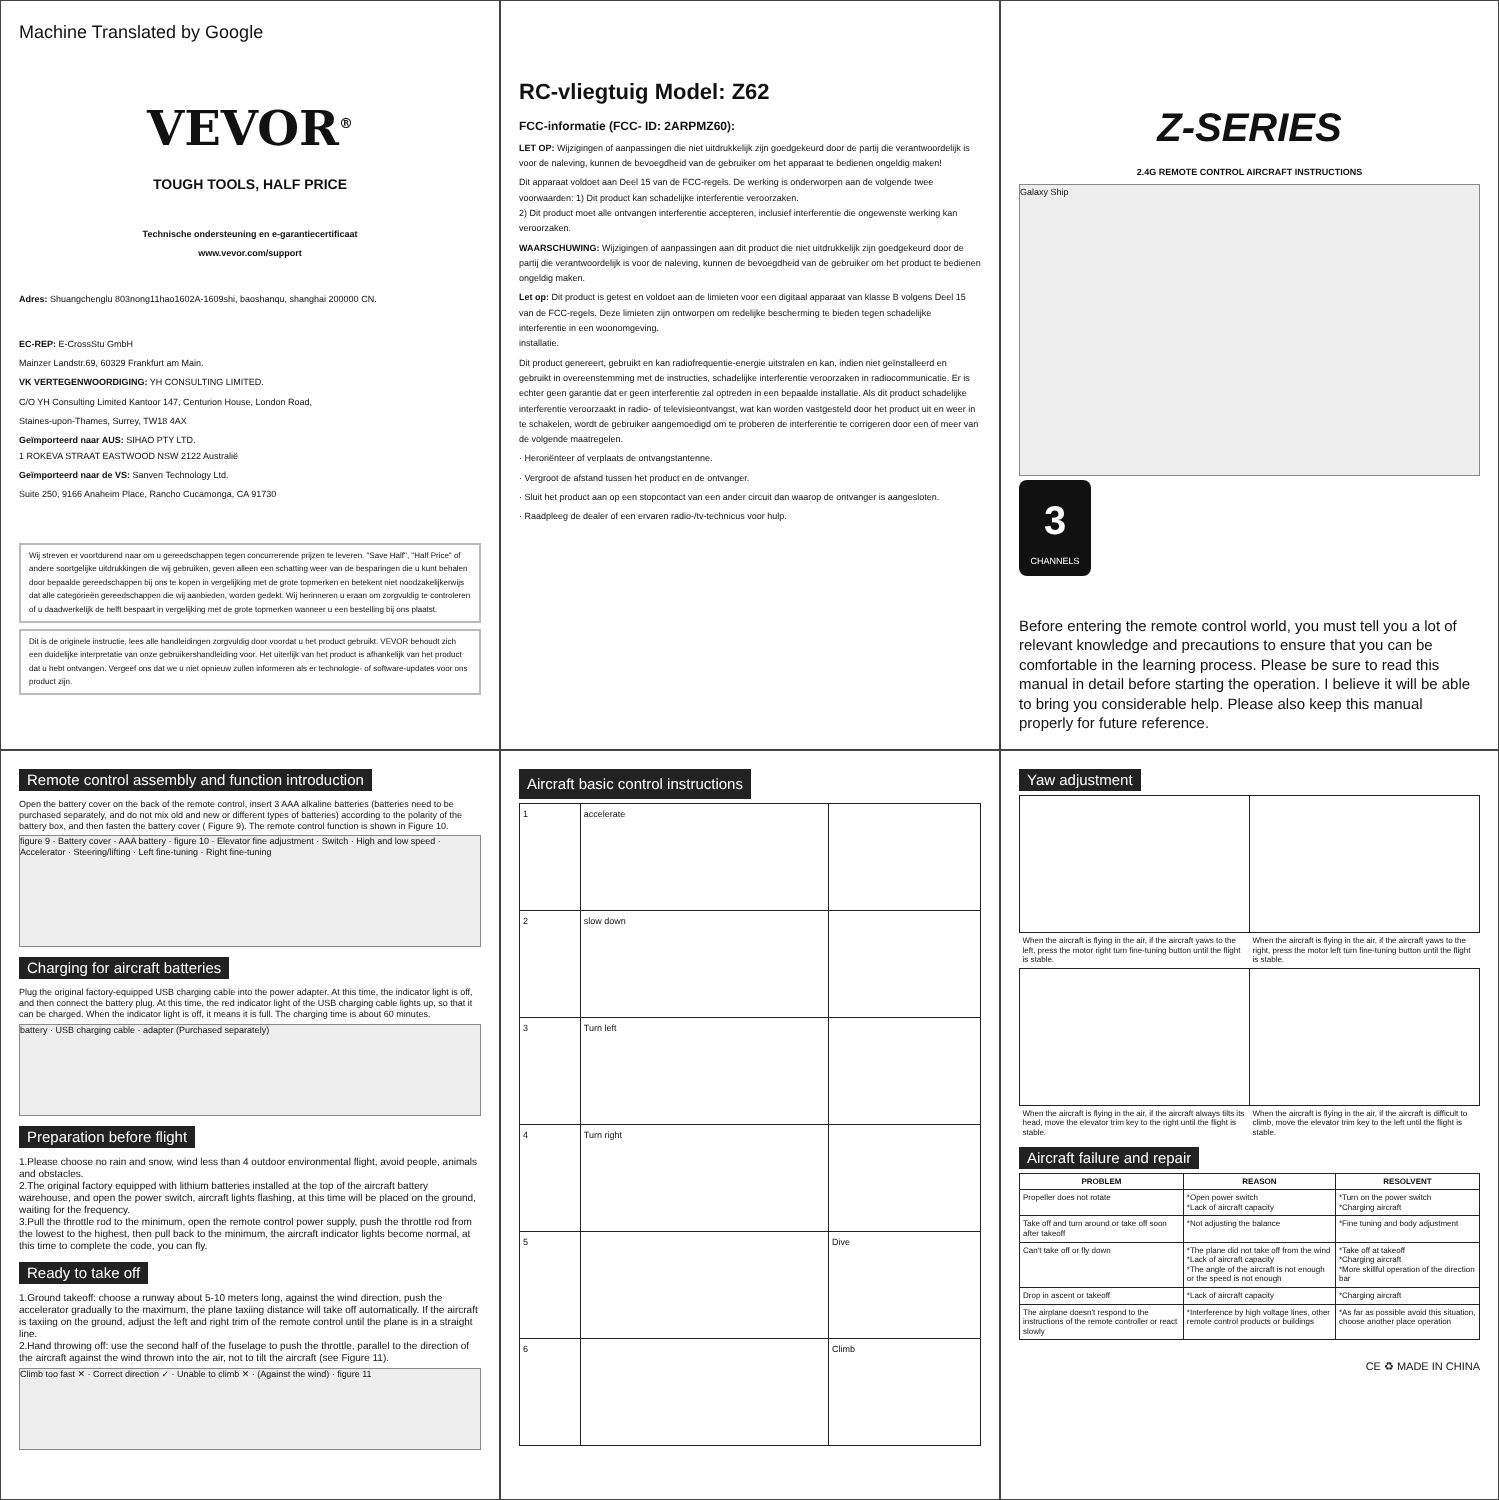Machine Translated by Google
VEVOR<sup>®</sup>
TOUGH TOOLS, HALF PRICE
Technische ondersteuning en e-garantiecertificaat
www.vevor.com/support
Adres: Shuangchenglu 803nong11hao1602A-1609shi, baoshanqu, shanghai 200000 CN.
EC-REP: E-CrossStu GmbH
Mainzer Landstr.69, 60329 Frankfurt am Main.
VK VERTEGENWOORDIGING: YH CONSULTING LIMITED.
C/O YH Consulting Limited Kantoor 147, Centurion House, London Road,
Staines-upon-Thames, Surrey, TW18 4AX
Geïmporteerd naar AUS: SIHAO PTY LTD.
1 ROKEVA STRAAT EASTWOOD NSW 2122 Australië
Geïmporteerd naar de VS: Sanven Technology Ltd.
Suite 250, 9166 Anaheim Place, Rancho Cucamonga, CA 91730
Wij streven er voortdurend naar om u gereedschappen tegen concurrerende prijzen te leveren. "Save Half", "Half Price" of andere soortgelijke uitdrukkingen die wij gebruiken, geven alleen een schatting weer van de besparingen die u kunt behalen door bepaalde gereedschappen bij ons te kopen in vergelijking met de grote topmerken en betekent niet noodzakelijkerwijs dat alle categorieën gereedschappen die wij aanbieden, worden gedekt. Wij herinneren u eraan om zorgvuldig te controleren of u daadwerkelijk de helft bespaart in vergelijking met de grote topmerken wanneer u een bestelling bij ons plaatst.
Dit is de originele instructie, lees alle handleidingen zorgvuldig door voordat u het product gebruikt. VEVOR behoudt zich een duidelijke interpretatie van onze gebruikershandleiding voor. Het uiterlijk van het product is afhankelijk van het product dat u hebt ontvangen. Vergeef ons dat we u niet opnieuw zullen informeren als er technologie- of software-updates voor ons product zijn.
RC-vliegtuig Model: Z62
FCC-informatie (FCC- ID: 2ARPMZ60):
LET OP: Wijzigingen of aanpassingen die niet uitdrukkelijk zijn goedgekeurd door de partij die verantwoordelijk is voor de naleving, kunnen de bevoegdheid van de gebruiker om het apparaat te bedienen ongeldig maken!
Dit apparaat voldoet aan Deel 15 van de FCC-regels. De werking is onderworpen aan de volgende twee voorwaarden: 1) Dit product kan schadelijke interferentie veroorzaken.
2) Dit product moet alle ontvangen interferentie accepteren, inclusief interferentie die ongewenste werking kan veroorzaken.
WAARSCHUWING: Wijzigingen of aanpassingen aan dit product die niet uitdrukkelijk zijn goedgekeurd door de partij die verantwoordelijk is voor de naleving, kunnen de bevoegdheid van de gebruiker om het product te bedienen ongeldig maken.
Let op: Dit product is getest en voldoet aan de limieten voor een digitaal apparaat van klasse B volgens Deel 15 van de FCC-regels. Deze limieten zijn ontworpen om redelijke bescherming te bieden tegen schadelijke interferentie in een woonomgeving.
installatie.
Dit product genereert, gebruikt en kan radiofrequentie-energie uitstralen en kan, indien niet geïnstalleerd en gebruikt in overeenstemming met de instructies, schadelijke interferentie veroorzaken in radiocommunicatie. Er is echter geen garantie dat er geen interferentie zal optreden in een bepaalde installatie. Als dit product schadelijke interferentie veroorzaakt in radio- of televisieontvangst, wat kan worden vastgesteld door het product uit en weer in te schakelen, wordt de gebruiker aangemoedigd om te proberen de interferentie te corrigeren door een of meer van de volgende maatregelen.
· Heroriënteer of verplaats de ontvangstantenne.
· Vergroot de afstand tussen het product en de ontvanger.
· Sluit het product aan op een stopcontact van een ander circuit dan waarop de ontvanger is aangesloten.
· Raadpleeg de dealer of een ervaren radio-/tv-technicus voor hulp.
Z-SERIES
2.4G REMOTE CONTROL AIRCRAFT INSTRUCTIONS
Galaxy Ship
3
CHANNELS
Before entering the remote control world, you must tell you a lot of relevant knowledge and precautions to ensure that you can be comfortable in the learning process. Please be sure to read this manual in detail before starting the operation. I believe it will be able to bring you considerable help. Please also keep this manual properly for future reference.
Remote control assembly and function introduction
Open the battery cover on the back of the remote control, insert 3 AAA alkaline batteries (batteries need to be purchased separately, and do not mix old and new or different types of batteries) according to the polarity of the battery box, and then fasten the battery cover ( Figure 9). The remote control function is shown in Figure 10.
figure 9 · Battery cover · AAA battery · figure 10 · Elevator fine adjustment · Switch · High and low speed · Accelerator · Steering/lifting · Left fine-tuning · Right fine-tuning
Charging for aircraft batteries
Plug the original factory-equipped USB charging cable into the power adapter. At this time, the indicator light is off, and then connect the battery plug. At this time, the red indicator light of the USB charging cable lights up, so that it can be charged. When the indicator light is off, it means it is full. The charging time is about 60 minutes.
battery · USB charging cable · adapter (Purchased separately)
Preparation before flight
1.Please choose no rain and snow, wind less than 4 outdoor environmental flight, avoid people, animals and obstacles.
2.The original factory equipped with lithium batteries installed at the top of the aircraft battery warehouse, and open the power switch, aircraft lights flashing, at this time will be placed on the ground, waiting for the frequency.
3.Pull the throttle rod to the minimum, open the remote control power supply, push the throttle rod from the lowest to the highest, then pull back to the minimum, the aircraft indicator lights become normal, at this time to complete the code, you can fly.
Ready to take off
1.Ground takeoff: choose a runway about 5-10 meters long, against the wind direction, push the accelerator gradually to the maximum, the plane taxiing distance will take off automatically. If the aircraft is taxiing on the ground, adjust the left and right trim of the remote control until the plane is in a straight line.
2.Hand throwing off: use the second half of the fuselage to push the throttle, parallel to the direction of the aircraft against the wind thrown into the air, not to tilt the aircraft (see Figure 11).
Climb too fast ✕ · Correct direction ✓ · Unable to climb ✕ · (Against the wind) · figure 11
Aircraft basic control instructions
| 1 | accelerate | |
| 2 | slow down | |
| 3 | Turn left | |
| 4 | Turn right | |
| 5 | | Dive |
| 6 | | Climb |
Yaw adjustment
| When the aircraft is flying in the air, if the aircraft yaws to the left, press the motor right turn fine-tuning button until the flight is stable. | When the aircraft is flying in the air, if the aircraft yaws to the right, press the motor left turn fine-tuning button until the flight is stable. |
| When the aircraft is flying in the air, if the aircraft always tilts its head, move the elevator trim key to the right until the flight is stable. | When the aircraft is flying in the air, if the aircraft is difficult to climb, move the elevator trim key to the left until the flight is stable. |
Aircraft failure and repair
| PROBLEM | REASON | RESOLVENT |
| --- | --- | --- |
| Propeller does not rotate | *Open power switch *Lack of aircraft capacity | *Turn on the power switch *Charging aircraft |
| Take off and turn around or take off soon after takeoff | *Not adjusting the balance | *Fine tuning and body adjustment |
| Can't take off or fly down | *The plane did not take off from the wind *Lack of aircraft capacity *The angle of the aircraft is not enough or the speed is not enough | *Take off at takeoff *Charging aircraft *More skillful operation of the direction bar |
| Drop in ascent or takeoff | *Lack of aircraft capacity | *Charging aircraft |
| The airplane doesn't respond to the instructions of the remote controller or react slowly | *Interference by high voltage lines, other remote control products or buildings | *As far as possible avoid this situation, choose another place operation |
CE ♻ MADE IN CHINA